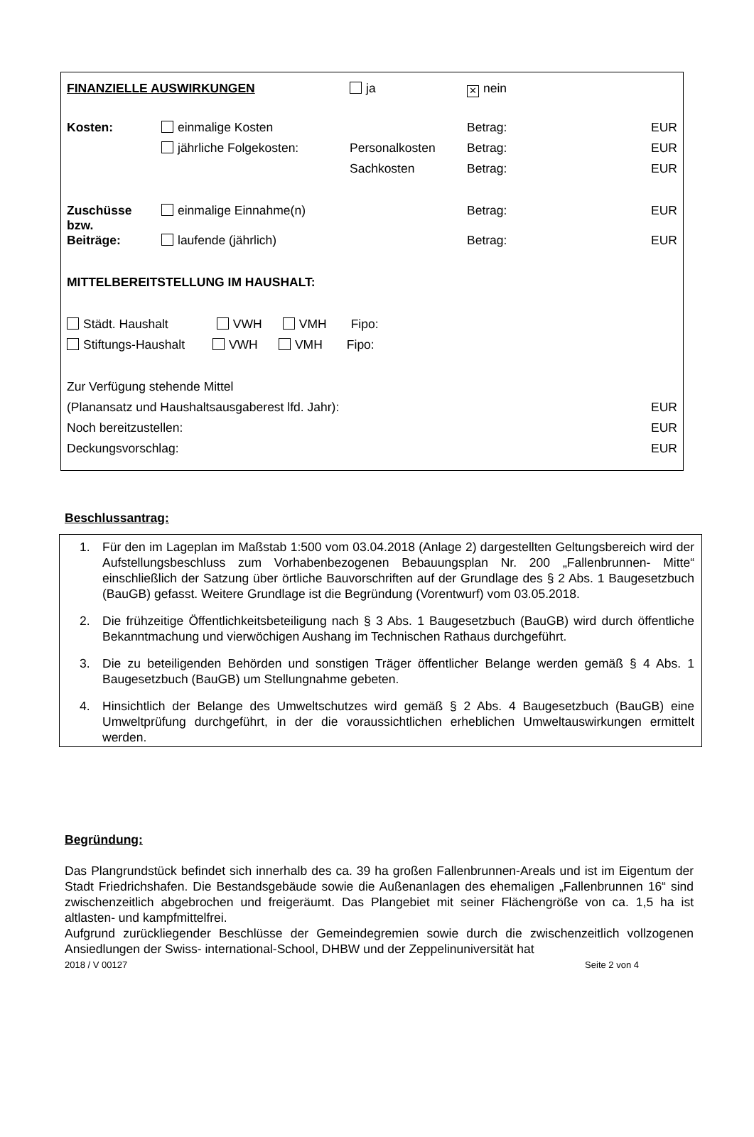| FINANZIELLE AUSWIRKUNGEN | | ja | ✕ nein | |
| Kosten: | einmalige Kosten | | Betrag: | EUR |
| | jährliche Folgekosten: | Personalkosten | Betrag: | EUR |
| | | Sachkosten | Betrag: | EUR |
| Zuschüsse bzw. | einmalige Einnahme(n) | | Betrag: | EUR |
| Beiträge: | laufende (jährlich) | | Betrag: | EUR |
| MITTELBEREITSTELLUNG IM HAUSHALT: | | | | |
| Städt. Haushalt VWH VMH Fipo: | | | | |
| Stiftungs-Haushalt VWH VMH Fipo: | | | | |
| Zur Verfügung stehende Mittel | | | | |
| (Planansatz und Haushaltsausgaberest lfd. Jahr): | | | | EUR |
| Noch bereitzustellen: | | | | EUR |
| Deckungsvorschlag: | | | | EUR |
Beschlussantrag:
1. Für den im Lageplan im Maßstab 1:500 vom 03.04.2018 (Anlage 2) dargestellten Geltungsbereich wird der Aufstellungsbeschluss zum Vorhabenbezogenen Bebauungsplan Nr. 200 „Fallenbrunnen- Mitte“ einschließlich der Satzung über örtliche Bauvorschriften auf der Grundlage des § 2 Abs. 1 Baugesetzbuch (BauGB) gefasst. Weitere Grundlage ist die Begründung (Vorentwurf) vom 03.05.2018.
2. Die frühzeitige Öffentlichkeitsbeteiligung nach § 3 Abs. 1 Baugesetzbuch (BauGB) wird durch öffentliche Bekanntmachung und vierwöchigen Aushang im Technischen Rathaus durchgeführt.
3. Die zu beteiligenden Behörden und sonstigen Träger öffentlicher Belange werden gemäß § 4 Abs. 1 Baugesetzbuch (BauGB) um Stellungnahme gebeten.
4. Hinsichtlich der Belange des Umweltschutzes wird gemäß § 2 Abs. 4 Baugesetzbuch (BauGB) eine Umweltprüfung durchgeführt, in der die voraussichtlichen erheblichen Umweltauswirkungen ermittelt werden.
Begründung:
Das Plangrundstück befindet sich innerhalb des ca. 39 ha großen Fallenbrunnen-Areals und ist im Eigentum der Stadt Friedrichshafen. Die Bestandsgebäude sowie die Außenanlagen des ehemaligen „Fallenbrunnen 16“ sind zwischenzeitlich abgebrochen und freigeräumt. Das Plangebiet mit seiner Flächengröße von ca. 1,5 ha ist altlasten- und kampfmittelfrei.
Aufgrund zurückliegender Beschlüsse der Gemeindegremien sowie durch die zwischenzeitlich vollzogenen Ansiedlungen der Swiss- international-School, DHBW und der Zeppelinuniversität hat
2018 / V 00127 Seite 2 von 4